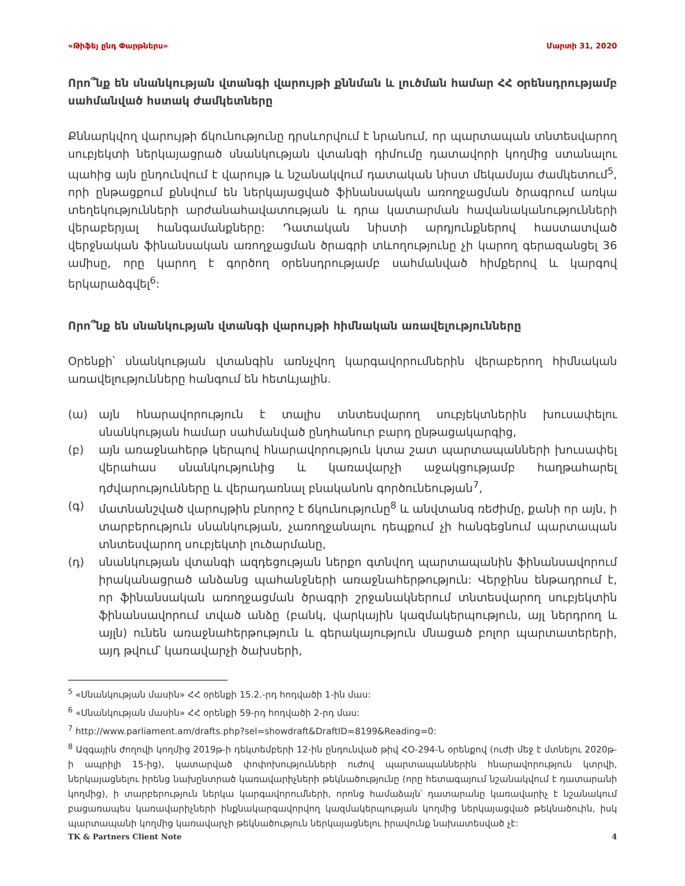«Թիֆեյ ընդ Փարթներս» Մարտի 31, 2020
Որո՞նք են սնանկության վտանգի վարույթի քննման և լուծման համար ՀՀ օրենսդրությամբ սահմանված հստակ ժամկետները
Քննարկվող վարույթի ճկունությունը դրսևորվում է նրանում, որ պարտապան տնտեսվարող սուբյեկտի ներկայացրած սնանկության վտանգի դիմումը դատավորի կողմից ստանալու պահից այն ընդունվում է վարույթ և նշանակվում դատական նիստ մեկամսյա ժամկետում<sup>5</sup>, որի ընթացքում քննվում են ներկայացված ֆինանսական առողջացման ծրագրում առկա տեղեկությունների արժանահավատության և դրա կատարման հավանականությունների վերաբերյալ հանգամանքները: Դատական նիստի արդյունքներով հաստատված վերջնական ֆինանսական առողջացման ծրագրի տևողությունը չի կարող գերազանցել 36 ամիսը, որը կարող է գործող օրենսդրությամբ սահմանված հիմքերով և կարգով երկարաձգվել<sup>6</sup>:
Որո՞նք են սնանկության վտանգի վարույթի հիմնական առավելությունները
Օրենքի՝ սնանկության վտանգին առնչվող կարգավորումներին վերաբերող հիմնական առավելությունները հանգում են հետևյալին.
(ա) այն հնարավորություն է տալիս տնտեսվարող սուբյեկտներին խուսափելու սնանկության համար սահմանված ընդհանուր բարդ ընթացակարգից,
(բ) այն առաջնահերթ կերպով հնարավորություն կտա շատ պարտապանների խուսափել վերահաս սնանկությունից և կառավարչի աջակցությամբ հաղթահարել դժվարությունները և վերադառնալ բնականոն գործունեության<sup>7</sup>,
(գ) մատնանշված վարույթին բնորոշ է ճկունությունը<sup>8</sup> և անվտանգ ռեժիմը, քանի որ այն, ի տարբերություն սնանկության, չառողջանալու դեպքում չի հանգեցնում պարտապան տնտեսվարող սուբյեկտի լուծարմանը,
(դ) սնանկության վտանգի ազդեցության ներքո գտնվող պարտապանին ֆինանսավորում իրականացրած անձանց պահանջների առաջնահերթություն: Վերջինս ենթադրում է, որ ֆինանսական առողջացման ծրագրի շրջանակներում տնտեսվարող սուբյեկտին ֆինանսավորում տված անձը (բանկ, վարկային կազմակերպություն, այլ ներդրող և այլն) ունեն առաջնահերթություն և գերակայություն մնացած բոլոր պարտատերերի, այդ թվում՝ կառավարչի ծախսերի,
<sup>5</sup> «Սնանկության մասին» ՀՀ օրենքի 15.2.-րդ հոդվածի 1-ին մաս:
<sup>6</sup> «Սնանկության մասին» ՀՀ օրենքի 59-րդ հոդվածի 2-րդ մաս:
<sup>7</sup> http://www.parliament.am/drafts.php?sel=showdraft&DraftID=8199&Reading=0:
<sup>8</sup> Ազգային ժողովի կողմից 2019թ-ի դեկտեմբերի 12-ին ընդունված թիվ ՀՕ-294-Ն օրենքով (ուժի մեջ է մտնելու 2020թ-ի ապրիլի 15-ից), կատարված փոփոխությունների ուժով պարտապաններին հնարավորություն կտրվի, ներկայացնելու իրենց նախընտրած կառավարիչների թեկնածությունը (որը հետագայում նշանակվում է դատարանի կողմից), ի տարբերություն ներկա կարգավորումների, որոնց համաձայն՝ դատարանը կառավարիչ է նշանակում բացառապես կառավարիչների ինքնակարգավորվող կազմակերպության կողմից ներկայացված թեկնածուին, իսկ պարտապանի կողմից կառավարչի թեկնածություն ներկայացնելու իրավունք նախատեսված չէ:
TK & Partners Client Note 4